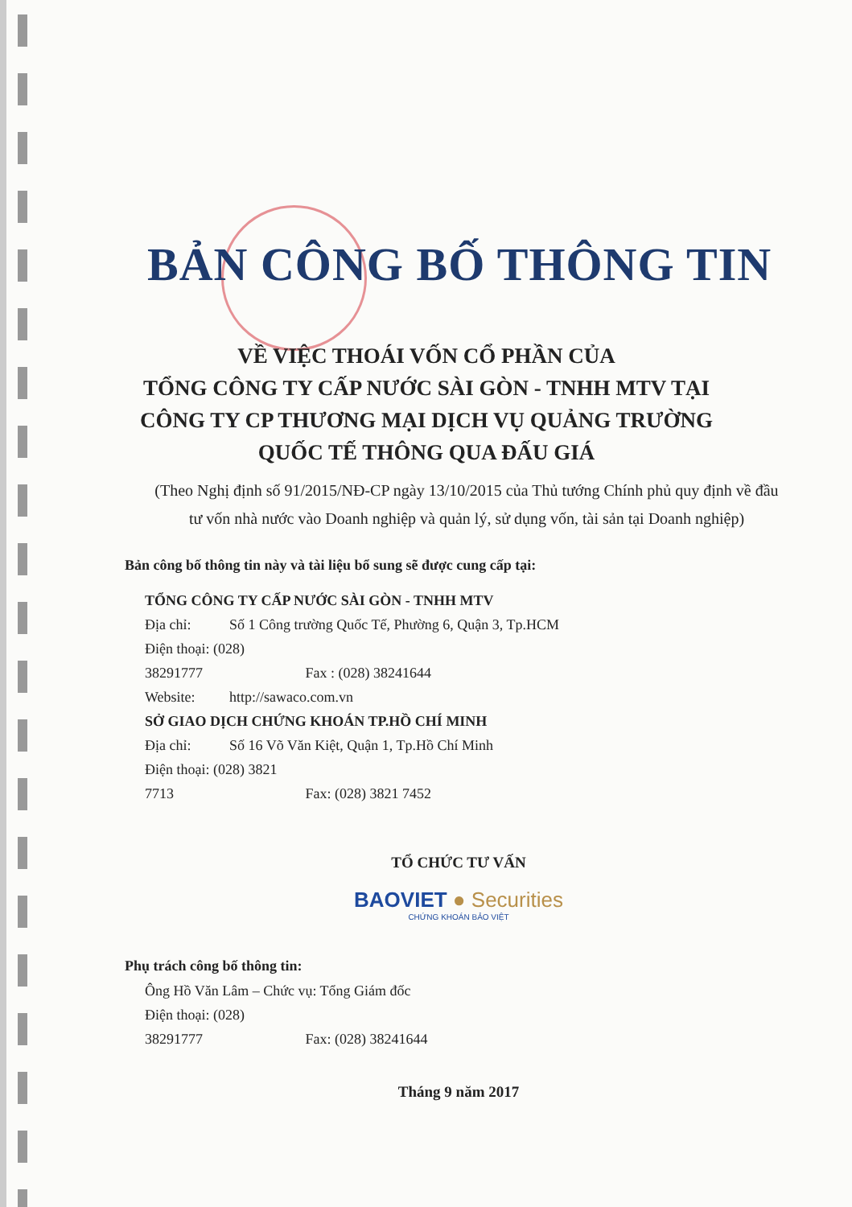BẢN CÔNG BỐ THÔNG TIN
VỀ VIỆC THOÁI VỐN CỔ PHẦN CỦA
TỔNG CÔNG TY CẤP NƯỚC SÀI GÒN - TNHH MTV TẠI
CÔNG TY CP THƯƠNG MẠI DỊCH VỤ QUẢNG TRƯỜNG
QUỐC TẾ THÔNG QUA ĐẤU GIÁ
(Theo Nghị định số 91/2015/NĐ-CP ngày 13/10/2015 của Thủ tướng Chính phủ quy định về đầu tư vốn nhà nước vào Doanh nghiệp và quản lý, sử dụng vốn, tài sản tại Doanh nghiệp)
Bản công bố thông tin này và tài liệu bổ sung sẽ được cung cấp tại:
TỔNG CÔNG TY CẤP NƯỚC SÀI GÒN - TNHH MTV
Địa chỉ: Số 1 Công trường Quốc Tế, Phường 6, Quận 3, Tp.HCM
Điện thoại: (028) 38291777 Fax : (028) 38241644
Website: http://sawaco.com.vn
SỞ GIAO DỊCH CHỨNG KHOÁN TP.HỒ CHÍ MINH
Địa chỉ: Số 16 Võ Văn Kiệt, Quận 1, Tp.Hồ Chí Minh
Điện thoại: (028) 3821 7713 Fax: (028) 3821 7452
TỔ CHỨC TƯ VẤN
BAOVIET ● Securities
CHỨNG KHOÁN BẢO VIỆT
Phụ trách công bố thông tin:
Ông Hồ Văn Lâm – Chức vụ: Tổng Giám đốc
Điện thoại: (028) 38291777 Fax: (028) 38241644
Tháng 9 năm 2017